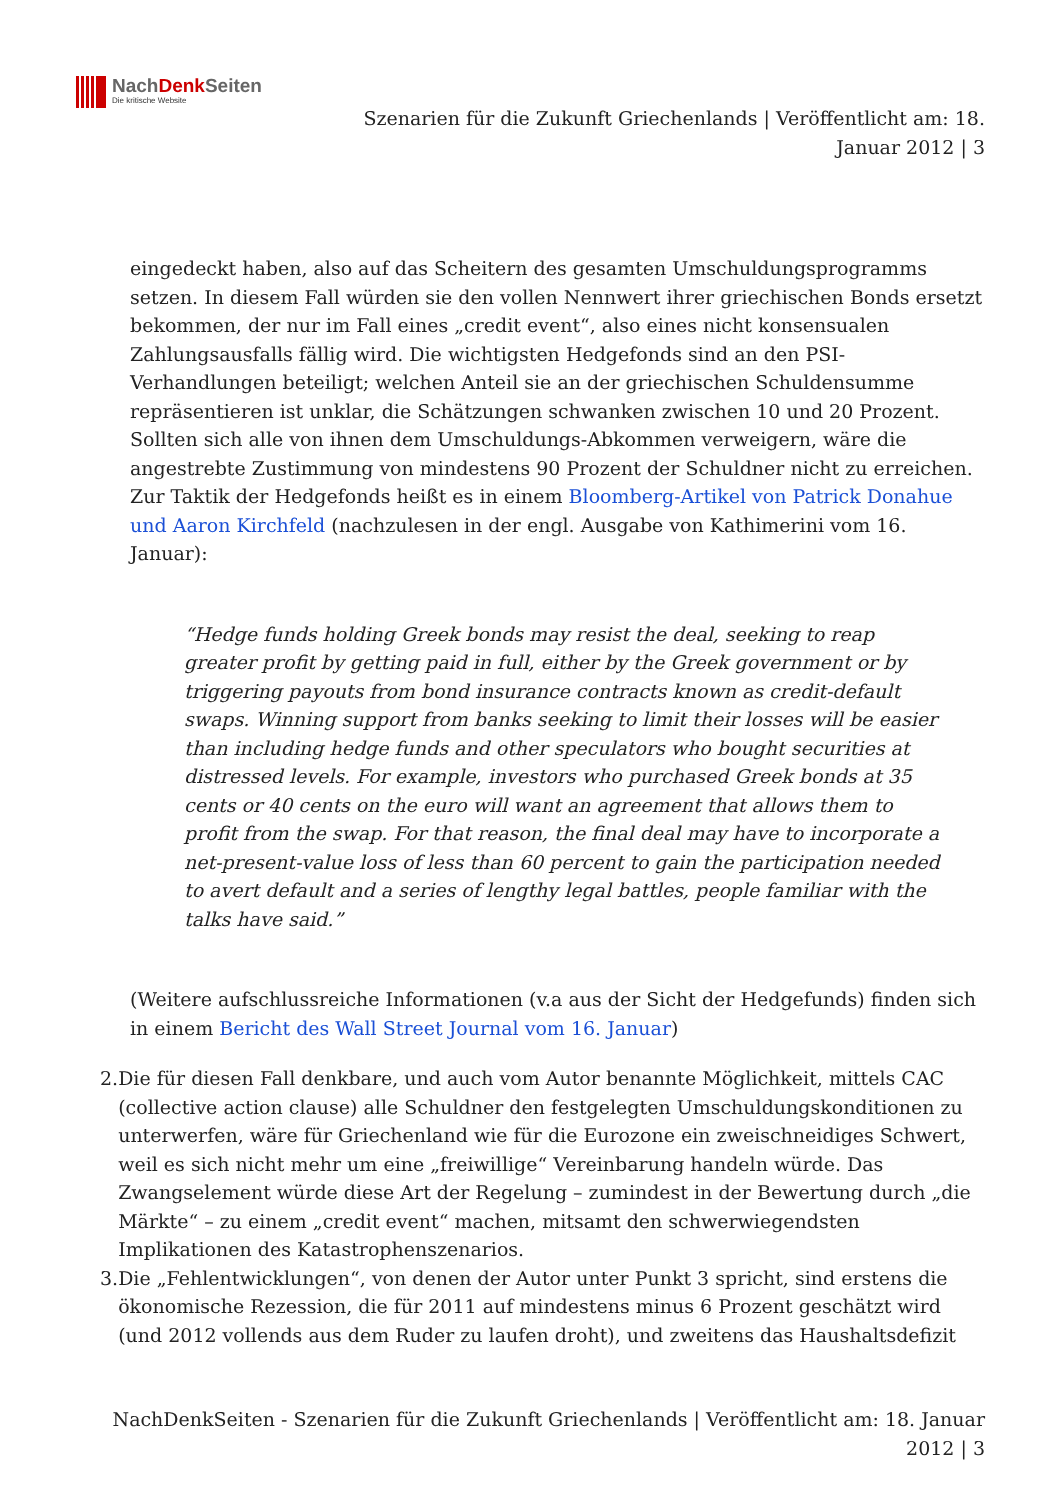NachDenk Seiten
Die kritische Website
Szenarien für die Zukunft Griechenlands | Veröffentlicht am: 18. Januar 2012 | 3
eingedeckt haben, also auf das Scheitern des gesamten Umschuldungsprogramms setzen. In diesem Fall würden sie den vollen Nennwert ihrer griechischen Bonds ersetzt bekommen, der nur im Fall eines „credit event“, also eines nicht konsensualen Zahlungsausfalls fällig wird. Die wichtigsten Hedgefonds sind an den PSI-Verhandlungen beteiligt; welchen Anteil sie an der griechischen Schuldensumme repräsentieren ist unklar, die Schätzungen schwanken zwischen 10 und 20 Prozent. Sollten sich alle von ihnen dem Umschuldungs-Abkommen verweigern, wäre die angestrebte Zustimmung von mindestens 90 Prozent der Schuldner nicht zu erreichen. Zur Taktik der Hedgefonds heißt es in einem Bloomberg-Artikel von Patrick Donahue und Aaron Kirchfeld (nachzulesen in der engl. Ausgabe von Kathimerini vom 16. Januar):
“Hedge funds holding Greek bonds may resist the deal, seeking to reap greater profit by getting paid in full, either by the Greek government or by triggering payouts from bond insurance contracts known as credit-default swaps. Winning support from banks seeking to limit their losses will be easier than including hedge funds and other speculators who bought securities at distressed levels. For example, investors who purchased Greek bonds at 35 cents or 40 cents on the euro will want an agreement that allows them to profit from the swap. For that reason, the final deal may have to incorporate a net-present-value loss of less than 60 percent to gain the participation needed to avert default and a series of lengthy legal battles, people familiar with the talks have said.”
(Weitere aufschlussreiche Informationen (v.a aus der Sicht der Hedgefunds) finden sich in einem Bericht des Wall Street Journal vom 16. Januar)
2. Die für diesen Fall denkbare, und auch vom Autor benannte Möglichkeit, mittels CAC (collective action clause) alle Schuldner den festgelegten Umschuldungskonditionen zu unterwerfen, wäre für Griechenland wie für die Eurozone ein zweischneidiges Schwert, weil es sich nicht mehr um eine „freiwillige“ Vereinbarung handeln würde. Das Zwangselement würde diese Art der Regelung – zumindest in der Bewertung durch „die Märkte“ – zu einem „credit event“ machen, mitsamt den schwerwiegendsten Implikationen des Katastrophenszenarios.
3. Die „Fehlentwicklungen“, von denen der Autor unter Punkt 3 spricht, sind erstens die ökonomische Rezession, die für 2011 auf mindestens minus 6 Prozent geschätzt wird (und 2012 vollends aus dem Ruder zu laufen droht), und zweitens das Haushaltsdefizit
NachDenkSeiten - Szenarien für die Zukunft Griechenlands | Veröffentlicht am: 18. Januar 2012 | 3